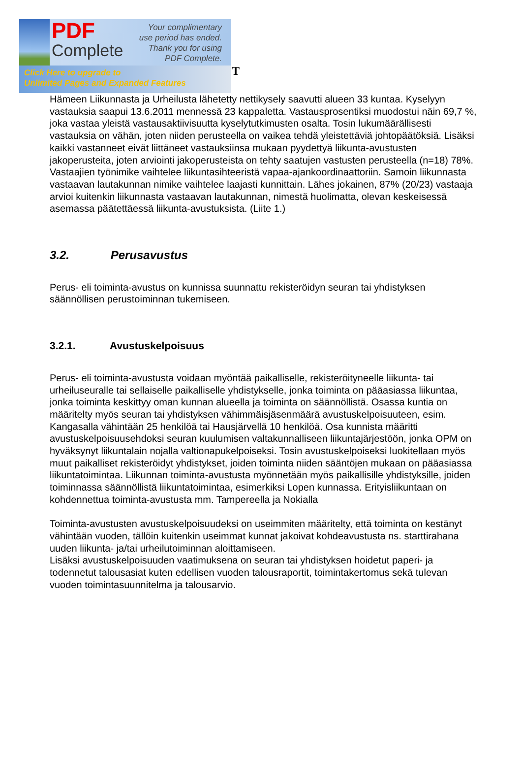PDF
Complete
Your complimentary
use period has ended.
Thank you for using
PDF Complete.
Click Here to upgrade to
Unlimited Pages and Expanded Features
T
Hämeen Liikunnasta ja Urheilusta lähetetty nettikysely saavutti alueen 33 kuntaa. Kyselyyn vastauksia saapui 13.6.2011 mennessä 23 kappaletta. Vastausprosentiksi muodostui näin 69,7 %, joka vastaa yleistä vastausaktiivisuutta kyselytutkimusten osalta. Tosin lukumäärällisesti vastauksia on vähän, joten niiden perusteella on vaikea tehdä yleistettäviä johtopäätöksiä. Lisäksi kaikki vastanneet eivät liittäneet vastauksiinsa mukaan pyydettyä liikunta-avustusten jakoperusteita, joten arviointi jakoperusteista on tehty saatujen vastusten perusteella (n=18) 78%.
Vastaajien työnimike vaihtelee liikuntasihteeristä vapaa-ajankoordinaattoriin. Samoin liikunnasta vastaavan lautakunnan nimike vaihtelee laajasti kunnittain. Lähes jokainen, 87% (20/23) vastaaja arvioi kuitenkin liikunnasta vastaavan lautakunnan, nimestä huolimatta, olevan keskeisessä asemassa päätettäessä liikunta-avustuksista. (Liite 1.)
3.2. Perusavustus
Perus- eli toiminta-avustus on kunnissa suunnattu rekisteröidyn seuran tai yhdistyksen säännöllisen perustoiminnan tukemiseen.
3.2.1. Avustuskelpoisuus
Perus- eli toiminta-avustusta voidaan myöntää paikalliselle, rekisteröityneelle liikunta- tai urheiluseuralle tai sellaiselle paikalliselle yhdistykselle, jonka toiminta on pääasiassa liikuntaa, jonka toiminta keskittyy oman kunnan alueella ja toiminta on säännöllistä. Osassa kuntia on määritelty myös seuran tai yhdistyksen vähimmäisjäsenmäärä avustuskelpoisuuteen, esim. Kangasalla vähintään 25 henkilöä tai Hausjärvellä 10 henkilöä. Osa kunnista määritti avustuskelpoisuusehdoksi seuran kuulumisen valtakunnalliseen liikuntajärjestöön, jonka OPM on hyväksynyt liikuntalain nojalla valtionapukelpoiseksi. Tosin avustuskelpoiseksi luokitellaan myös muut paikalliset rekisteröidyt yhdistykset, joiden toiminta niiden sääntöjen mukaan on pääasiassa liikuntatoimintaa. Liikunnan toiminta-avustusta myönnetään myös paikallisille yhdistyksille, joiden toiminnassa säännöllistä liikuntatoimintaa, esimerkiksi Lopen kunnassa. Erityisliikuntaan on kohdennettua toiminta-avustusta mm. Tampereella ja Nokialla
Toiminta-avustusten avustuskelpoisuudeksi on useimmiten määritelty, että toiminta on kestänyt vähintään vuoden, tällöin kuitenkin useimmat kunnat jakoivat kohdeavustusta ns. starttirahana uuden liikunta- ja/tai urheilutoiminnan aloittamiseen.
Lisäksi avustuskelpoisuuden vaatimuksena on seuran tai yhdistyksen hoidetut paperi- ja todennetut talousasiat kuten edellisen vuoden talousraportit, toimintakertomus sekä tulevan vuoden toimintasuunnitelma ja talousarvio.